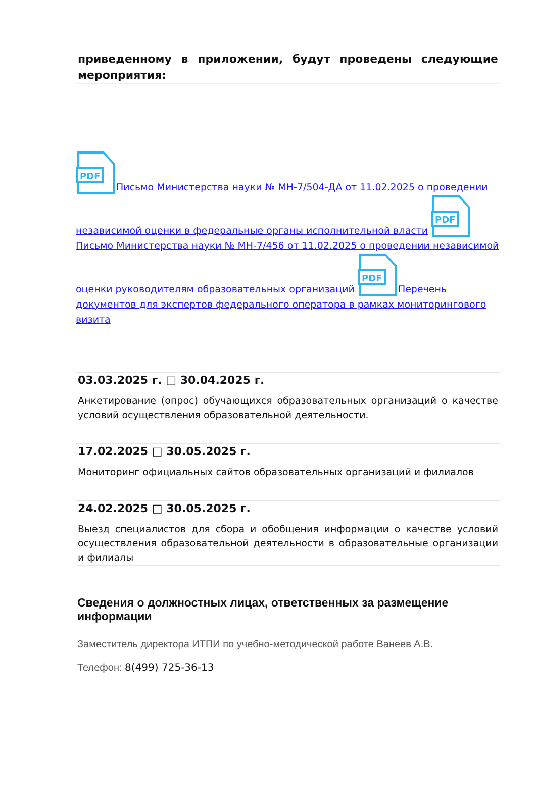приведенному в приложении, будут проведены следующие мероприятия:
PDF
Письмо Министерства науки № МН-7/504-ДА от 11.02.2025 о проведении независимой оценки в федеральные органы исполнительной власти
PDF
Письмо Министерства науки № МН-7/456 от 11.02.2025 о проведении независимой оценки руководителям образовательных организаций
PDF
Перечень документов для экспертов федерального оператора в рамках мониторингового визита
03.03.2025 г. □ 30.04.2025 г.
Анкетирование (опрос) обучающихся образовательных организаций о качестве условий осуществления образовательной деятельности.
17.02.2025 □ 30.05.2025 г.
Мониторинг официальных сайтов образовательных организаций и филиалов
24.02.2025 □ 30.05.2025 г.
Выезд специалистов для сбора и обобщения информации о качестве условий осуществления образовательной деятельности в образовательные организации и филиалы
Сведения о должностных лицах, ответственных за размещение информации
Заместитель директора ИТПИ по учебно-методической работе Ванеев А.В.
Телефон: 8(499) 725-36-13